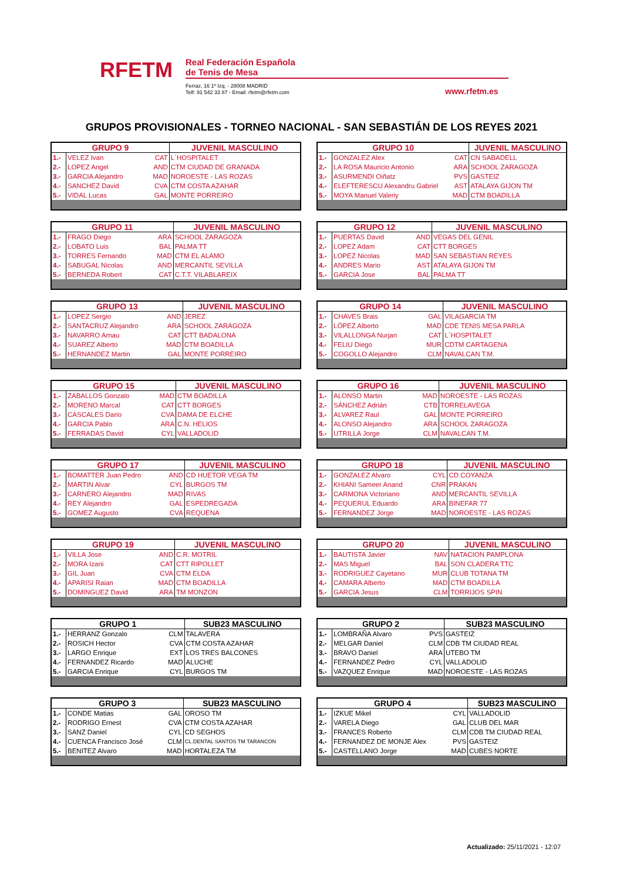RFETM
Real Federación Española
de Tenis de Mesa
Ferraz, 16 1º Izq. - 28008 MADRID
Telf: 91 542 33 87 - Email: rfetm@rfetm.com
www.rfetm.es
GRUPOS PROVISIONALES - TORNEO NACIONAL - SAN SEBASTIÁN DE LOS REYES 2021
| GRUPO 9 | | | JUVENIL MASCULINO |
| --- | --- | --- | --- |
| 1.- | VELEZ Ivan | CAT | L´HOSPITALET |
| 2.- | LOPEZ Angel | AND | CTM CIUDAD DE GRANADA |
| 3.- | GARCIA Alejandro | MAD | NOROESTE - LAS ROZAS |
| 4.- | SANCHEZ David | CVA | CTM COSTA AZAHAR |
| 5.- | VIDAL Lucas | GAL | MONTE PORREIRO |
| GRUPO 10 | | | JUVENIL MASCULINO |
| --- | --- | --- | --- |
| 1.- | GONZALEZ Alex | CAT | CN SABADELL |
| 2.- | LA ROSA Mauricio Antonio | ARA | SCHOOL ZARAGOZA |
| 3.- | ASURMENDI Oiñatz | PVS | GASTEIZ |
| 4.- | ELEFTERESCU Alexandru Gabriel | AST | ATALAYA GIJON TM |
| 5.- | MOYA Manuel Valeriy | MAD | CTM BOADILLA |
| GRUPO 11 | | | JUVENIL MASCULINO |
| --- | --- | --- | --- |
| 1.- | FRAGO Diego | ARA | SCHOOL ZARAGOZA |
| 2.- | LOBATO Luis | BAL | PALMA TT |
| 3.- | TORRES Fernando | MAD | CTM EL ALAMO |
| 4.- | SABUGAL Nicolas | AND | MERCANTIL SEVILLA |
| 5.- | BERNEDA Robert | CAT | C.T.T. VILABLAREIX |
| GRUPO 12 | | | JUVENIL MASCULINO |
| --- | --- | --- | --- |
| 1.- | PUERTAS David | AND | VEGAS DEL GENIL |
| 2.- | LOPEZ Adam | CAT | CTT BORGES |
| 3.- | LOPEZ Nicolas | MAD | SAN SEBASTIAN REYES |
| 4.- | ANDRES Mario | AST | ATALAYA GIJON TM |
| 5.- | GARCIA Jose | BAL | PALMA TT |
| GRUPO 13 | | | JUVENIL MASCULINO |
| --- | --- | --- | --- |
| 1.- | LOPEZ Sergio | AND | JEREZ |
| 2.- | SANTACRUZ Alejandro | ARA | SCHOOL ZARAGOZA |
| 3.- | NAVARRO Arnau | CAT | CTT BADALONA |
| 4.- | SUAREZ Alberto | MAD | CTM BOADILLA |
| 5.- | HERNANDEZ Martin | GAL | MONTE PORREIRO |
| GRUPO 14 | | | JUVENIL MASCULINO |
| --- | --- | --- | --- |
| 1.- | CHAVES Brais | GAL | VILAGARCIA TM |
| 2.- | LÓPEZ Alberto | MAD | CDE TENIS MESA PARLA |
| 3.- | VILALLONGA Nurjan | CAT | L´HOSPITALET |
| 4.- | FELIU Diego | MUR | CDTM CARTAGENA |
| 5.- | COGOLLO Alejandro | CLM | NAVALCAN T.M. |
| GRUPO 15 | | | JUVENIL MASCULINO |
| --- | --- | --- | --- |
| 1.- | ZABALLOS Gonzalo | MAD | CTM BOADILLA |
| 2.- | MORENO Marcal | CAT | CTT BORGES |
| 3.- | CASCALES Dario | CVA | DAMA DE ELCHE |
| 4.- | GARCIA Pablo | ARA | C.N. HELIOS |
| 5.- | FERRADAS David | CYL | VALLADOLID |
| GRUPO 16 | | | JUVENIL MASCULINO |
| --- | --- | --- | --- |
| 1.- | ALONSO Martin | MAD | NOROESTE - LAS ROZAS |
| 2.- | SÁNCHEZ Adrián | CTB | TORRELAVEGA |
| 3.- | ALVAREZ Raul | GAL | MONTE PORREIRO |
| 4.- | ALONSO Alejandro | ARA | SCHOOL ZARAGOZA |
| 5.- | UTRILLA Jorge | CLM | NAVALCAN T.M. |
| GRUPO 17 | | | JUVENIL MASCULINO |
| --- | --- | --- | --- |
| 1.- | BOMATTER Juan Pedro | AND | CD HUETOR VEGA TM |
| 2.- | MARTIN Alvar | CYL | BURGOS TM |
| 3.- | CARNERO Alejandro | MAD | RIVAS |
| 4.- | REY Alejandro | GAL | ESPEDREGADA |
| 5.- | GOMEZ Augusto | CVA | REQUENA |
| GRUPO 18 | | | JUVENIL MASCULINO |
| --- | --- | --- | --- |
| 1.- | GONZALEZ Alvaro | CYL | CD COYANZA |
| 2.- | KHIANI Sameer Anand | CNR | PRAKAN |
| 3.- | CARMONA Victoriano | AND | MERCANTIL SEVILLA |
| 4.- | PEQUERUL Eduardo | ARA | BINEFAR 77 |
| 5.- | FERNANDEZ Jorge | MAD | NOROESTE - LAS ROZAS |
| GRUPO 19 | | | JUVENIL MASCULINO |
| --- | --- | --- | --- |
| 1.- | VILLA Jose | AND | C.R. MOTRIL |
| 2.- | MORA Izani | CAT | CTT RIPOLLET |
| 3.- | GIL Juan | CVA | CTM ELDA |
| 4.- | APARISI Raian | MAD | CTM BOADILLA |
| 5.- | DOMINGUEZ David | ARA | TM MONZON |
| GRUPO 20 | | | JUVENIL MASCULINO |
| --- | --- | --- | --- |
| 1.- | BAUTISTA Javier | NAV | NATACION PAMPLONA |
| 2.- | MAS Miguel | BAL | SON CLADERA TTC |
| 3.- | RODRIGUEZ Cayetano | MUR | CLUB TOTANA TM |
| 4.- | CAMARA Alberto | MAD | CTM BOADILLA |
| 5.- | GARCIA Jesus | CLM | TORRIJOS SPIN |
| GRUPO 1 | | | SUB23 MASCULINO |
| --- | --- | --- | --- |
| 1.- | HERRANZ Gonzalo | CLM | TALAVERA |
| 2.- | ROSICH Hector | CVA | CTM COSTA AZAHAR |
| 3.- | LARGO Enrique | EXT | LOS TRES BALCONES |
| 4.- | FERNANDEZ Ricardo | MAD | ALUCHE |
| 5.- | GARCIA Enrique | CYL | BURGOS TM |
| GRUPO 2 | | | SUB23 MASCULINO |
| --- | --- | --- | --- |
| 1.- | LOMBRAÑA Alvaro | PVS | GASTEIZ |
| 2.- | MELGAR Daniel | CLM | CDB TM CIUDAD REAL |
| 3.- | BRAVO Daniel | ARA | UTEBO TM |
| 4.- | FERNANDEZ Pedro | CYL | VALLADOLID |
| 5.- | VAZQUEZ Enrique | MAD | NOROESTE - LAS ROZAS |
| GRUPO 3 | | | SUB23 MASCULINO |
| --- | --- | --- | --- |
| 1.- | CONDE Matias | GAL | OROSO TM |
| 2.- | RODRIGO Ernest | CVA | CTM COSTA AZAHAR |
| 3.- | SANZ Daniel | CYL | CD SEGHOS |
| 4.- | CUENCA Francisco José | CLM | CL.DENTAL SANTOS TM TARANCON |
| 5.- | BENITEZ Alvaro | MAD | HORTALEZA TM |
| GRUPO 4 | | | SUB23 MASCULINO |
| --- | --- | --- | --- |
| 1.- | IZKUE Mikel | CYL | VALLADOLID |
| 2.- | VARELA Diego | GAL | CLUB DEL MAR |
| 3.- | FRANCES Roberto | CLM | CDB TM CIUDAD REAL |
| 4.- | FERNANDEZ DE MONJE Alex | PVS | GASTEIZ |
| 5.- | CASTELLANO Jorge | MAD | CUBES NORTE |
Actualizado: 25/11/2021 - 12:07